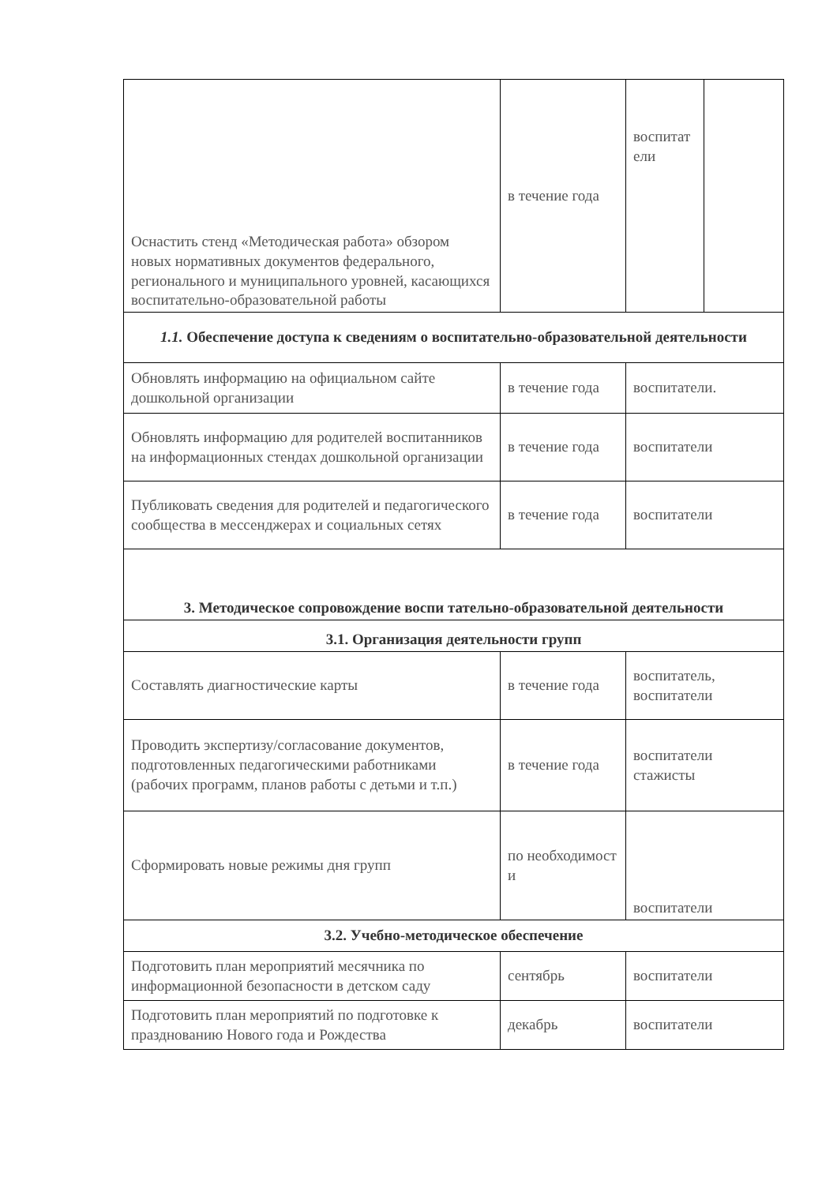| Оснастить стенд «Методическая работа» обзором новых нормативных документов федерального, регионального и муниципального уровней, касающихся воспитательно-образовательной работы | в течение года | / воспитат ели / / |
| 1.1. Обеспечение доступа к сведениям о воспитательно-образовательной деятельности | | |
| Обновлять информацию на официальном сайте дошкольной организации | в течение года | воспитатели. |
| Обновлять информацию для родителей воспитанников на информационных стендах дошкольной организации | в течение года | воспитатели |
| Публиковать сведения для родителей и педагогического сообщества в мессенджерах и социальных сетях | в течение года | воспитатели |
| 3. Методическое сопровождение воспи тательно-образовательной деятельности | | |
| 3.1. Организация деятельности групп | | |
| Составлять диагностические карты | в течение года | воспитатель, воспитатели |
| Проводить экспертизу/согласование документов, подготовленных педагогическими работниками (рабочих программ, планов работы с детьми и т.п.) | в течение года | воспитатели стажисты |
| Сформировать новые режимы дня групп | по необходимост и | воспитатели |
| 3.2. Учебно-методическое обеспечение | | |
| Подготовить план мероприятий месячника по информационной безопасности в детском саду | сентябрь | воспитатели |
| Подготовить план мероприятий по подготовке к празднованию Нового года и Рождества | декабрь | воспитатели |